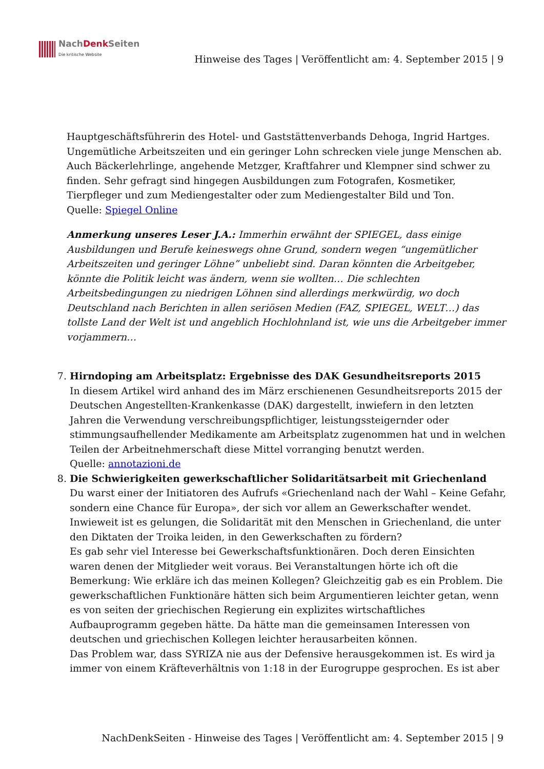NachDenk Seiten
Die kritische Website
Hinweise des Tages | Veröffentlicht am: 4. September 2015 | 9
Hauptgeschäftsführerin des Hotel- und Gaststättenverbands Dehoga, Ingrid Hartges. Ungemütliche Arbeitszeiten und ein geringer Lohn schrecken viele junge Menschen ab.
Auch Bäckerlehrlinge, angehende Metzger, Kraftfahrer und Klempner sind schwer zu finden. Sehr gefragt sind hingegen Ausbildungen zum Fotografen, Kosmetiker, Tierpfleger und zum Mediengestalter oder zum Mediengestalter Bild und Ton.
Quelle: Spiegel Online
Anmerkung unseres Leser J.A.: Immerhin erwähnt der SPIEGEL, dass einige Ausbildungen und Berufe keineswegs ohne Grund, sondern wegen “ungemütlicher Arbeitszeiten und geringer Löhne” unbeliebt sind. Daran könnten die Arbeitgeber, könnte die Politik leicht was ändern, wenn sie wollten… Die schlechten Arbeitsbedingungen zu niedrigen Löhnen sind allerdings merkwürdig, wo doch Deutschland nach Berichten in allen seriösen Medien (FAZ, SPIEGEL, WELT…) das tollste Land der Welt ist und angeblich Hochlohnland ist, wie uns die Arbeitgeber immer vorjammern…
7. Hirndoping am Arbeitsplatz: Ergebnisse des DAK Gesundheitsreports 2015
In diesem Artikel wird anhand des im März erschienenen Gesundheitsreports 2015 der Deutschen Angestellten-Krankenkasse (DAK) dargestellt, inwiefern in den letzten Jahren die Verwendung verschreibungspflichtiger, leistungssteigernder oder stimmungsaufhellender Medikamente am Arbeitsplatz zugenommen hat und in welchen Teilen der Arbeitnehmerschaft diese Mittel vorranging benutzt werden.
Quelle: annotazioni.de
8. Die Schwierigkeiten gewerkschaftlicher Solidaritätsarbeit mit Griechenland
Du warst einer der Initiatoren des Aufrufs «Griechenland nach der Wahl – Keine Gefahr, sondern eine Chance für Europa», der sich vor allem an Gewerkschafter wendet. Inwieweit ist es gelungen, die Solidarität mit den Menschen in Griechenland, die unter den Diktaten der Troika leiden, in den Gewerkschaften zu fördern?
Es gab sehr viel Interesse bei Gewerkschaftsfunktionären. Doch deren Einsichten waren denen der Mitglieder weit voraus. Bei Veranstaltungen hörte ich oft die Bemerkung: Wie erkläre ich das meinen Kollegen? Gleichzeitig gab es ein Problem. Die gewerkschaftlichen Funktionäre hätten sich beim Argumentieren leichter getan, wenn es von seiten der griechischen Regierung ein explizites wirtschaftliches Aufbauprogramm gegeben hätte. Da hätte man die gemeinsamen Interessen von deutschen und griechischen Kollegen leichter herausarbeiten können.
Das Problem war, dass SYRIZA nie aus der Defensive herausgekommen ist. Es wird ja immer von einem Kräfteverhältnis von 1:18 in der Eurogruppe gesprochen. Es ist aber
NachDenkSeiten - Hinweise des Tages | Veröffentlicht am: 4. September 2015 | 9